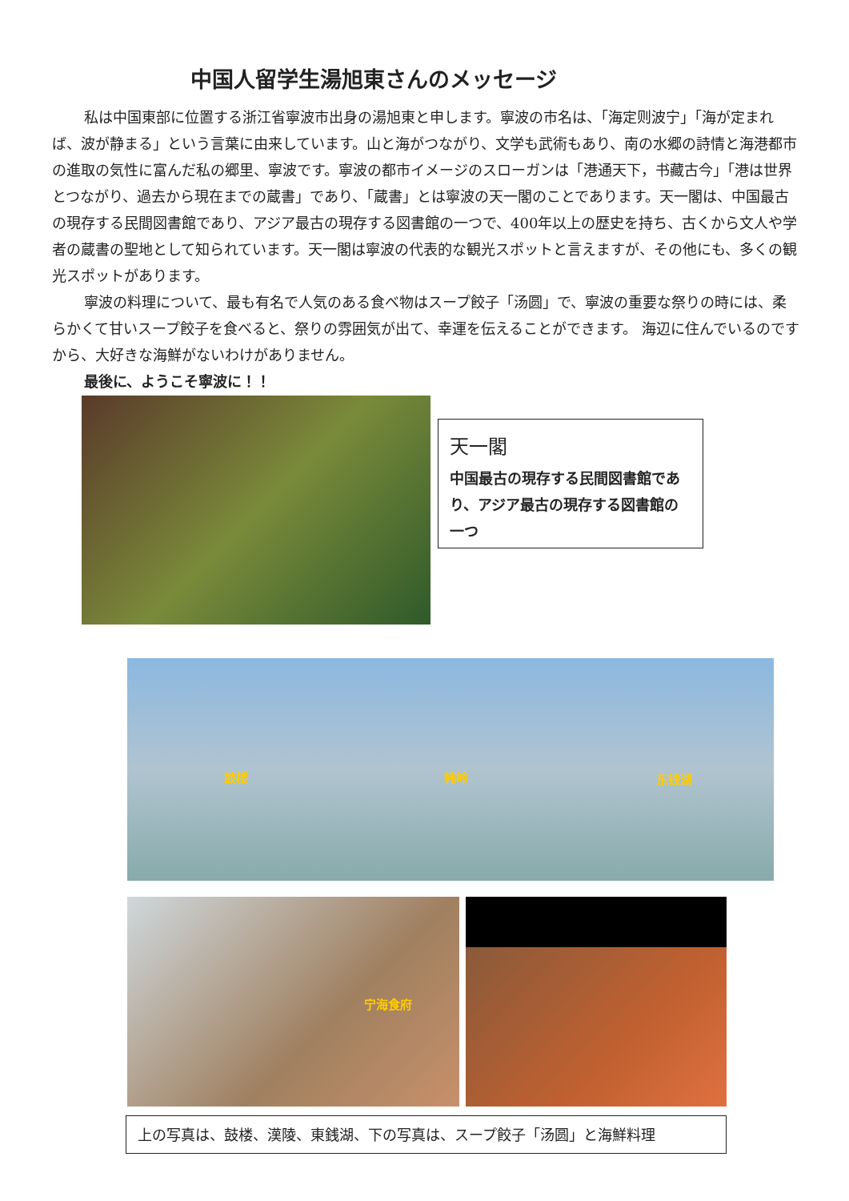中国人留学生湯旭東さんのメッセージ
私は中国東部に位置する浙江省寧波市出身の湯旭東と申します。寧波の市名は、「海定则波宁」「海が定まれば、波が静まる」という言葉に由来しています。山と海がつながり、文学も武術もあり、南の水郷の詩情と海港都市の進取の気性に富んだ私の郷里、寧波です。寧波の都市イメージのスローガンは「港通天下，书藏古今」「港は世界とつながり、過去から現在までの蔵書」であり、「蔵書」とは寧波の天一閣のことであります。天一閣は、中国最古の現存する民間図書館であり、アジア最古の現存する図書館の一つで、400年以上の歴史を持ち、古くから文人や学者の蔵書の聖地として知られています。天一閣は寧波の代表的な観光スポットと言えますが、その他にも、多くの観光スポットがあります。
寧波の料理について、最も有名で人気のある食べ物はスープ餃子「汤圆」で、寧波の重要な祭りの時には、柔らかくて甘いスープ餃子を食べると、祭りの雰囲気が出て、幸運を伝えることができます。 海辺に住んでいるのですから、大好きな海鮮がないわけがありません。
最後に、ようこそ寧波に！！
天一閣
中国最古の現存する民間図書館であり、アジア最古の現存する図書館の一つ
鼓楼 韩岭 东钱湖
宁海食府
上の写真は、鼓楼、漢陵、東銭湖、下の写真は、スープ餃子「汤圆」と海鮮料理